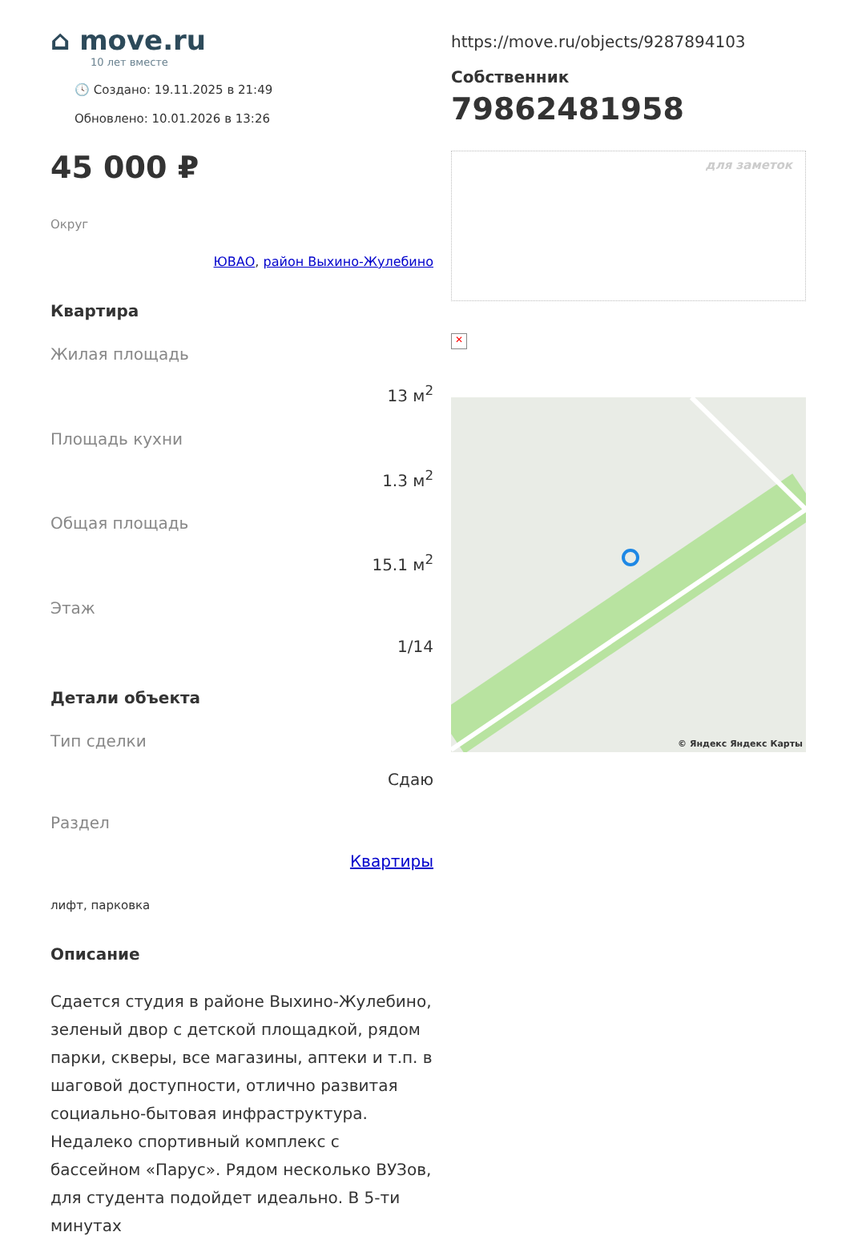⌂ move.ru
10 лет вместе
🕓 Создано: 19.11.2025 в 21:49
Обновлено: 10.01.2026 в 13:26
45 000 ₽
Округ
ЮВАО, район Выхино-Жулебино
Квартира
Жилая площадь
13 м<sup>2</sup>
Площадь кухни
1.3 м<sup>2</sup>
Общая площадь
15.1 м<sup>2</sup>
Этаж
1/14
Детали объекта
Тип сделки
Сдаю
Раздел
Квартиры
лифт, парковка
Описание
Сдается студия в районе Выхино-Жулебино, зеленый двор с детской площадкой, рядом парки, скверы, все магазины, аптеки и т.п. в шаговой доступности, отлично развитая социально-бытовая инфраструктура. Недалеко спортивный комплекс с бассейном «Парус». Рядом несколько ВУЗов, для студента подойдет идеально. В 5-ти минутах
https://move.ru/objects/9287894103
Собственник
79862481958
для заметок
✕
© Яндекс Яндекс Карты